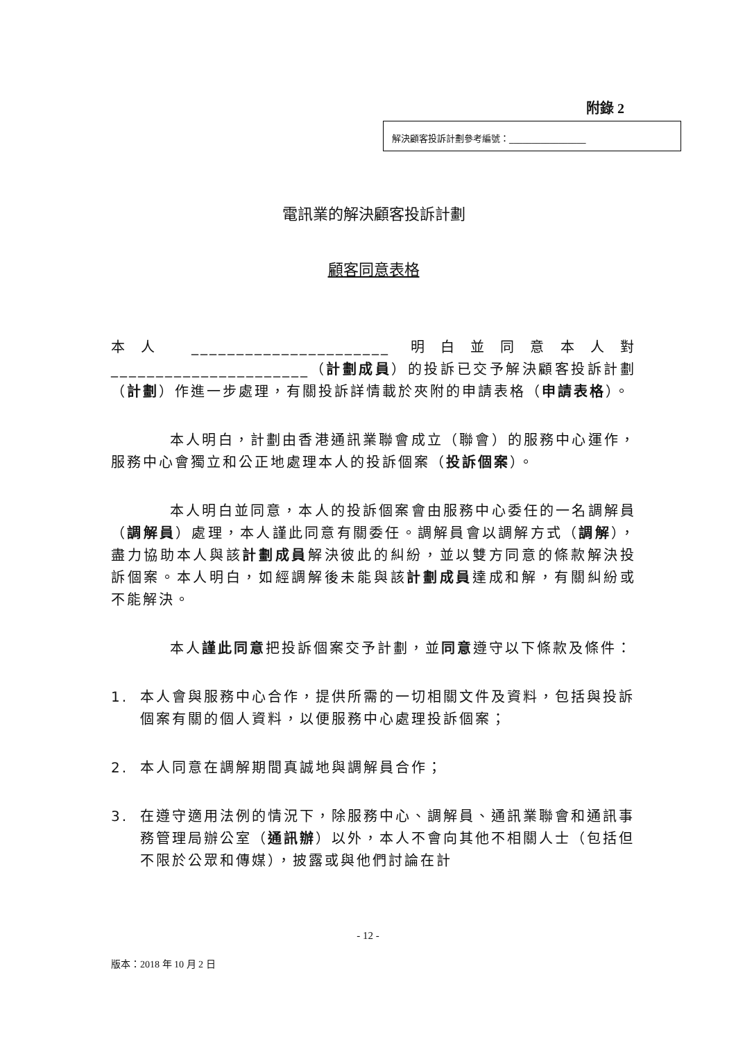附錄 2
解決顧客投訴計劃參考編號：_________________
電訊業的解決顧客投訴計劃
顧客同意表格
本人 ______________________ 明白並同意本人對 ______________________（計劃成員）的投訴已交予解決顧客投訴計劃（計劃）作進一步處理，有關投訴詳情載於夾附的申請表格（申請表格）。
本人明白，計劃由香港通訊業聯會成立（聯會）的服務中心運作，服務中心會獨立和公正地處理本人的投訴個案（投訴個案）。
本人明白並同意，本人的投訴個案會由服務中心委任的一名調解員（調解員）處理，本人謹此同意有關委任。調解員會以調解方式（調解），盡力協助本人與該計劃成員解決彼此的糾紛，並以雙方同意的條款解決投訴個案。本人明白，如經調解後未能與該計劃成員達成和解，有關糾紛或不能解決。
本人謹此同意把投訴個案交予計劃，並同意遵守以下條款及條件：
1. 本人會與服務中心合作，提供所需的一切相關文件及資料，包括與投訴個案有關的個人資料，以便服務中心處理投訴個案；
2. 本人同意在調解期間真誠地與調解員合作；
3. 在遵守適用法例的情況下，除服務中心、調解員、通訊業聯會和通訊事務管理局辦公室（通訊辦）以外，本人不會向其他不相關人士（包括但不限於公眾和傳媒），披露或與他們討論在計
- 12 -
版本：2018 年 10 月 2 日